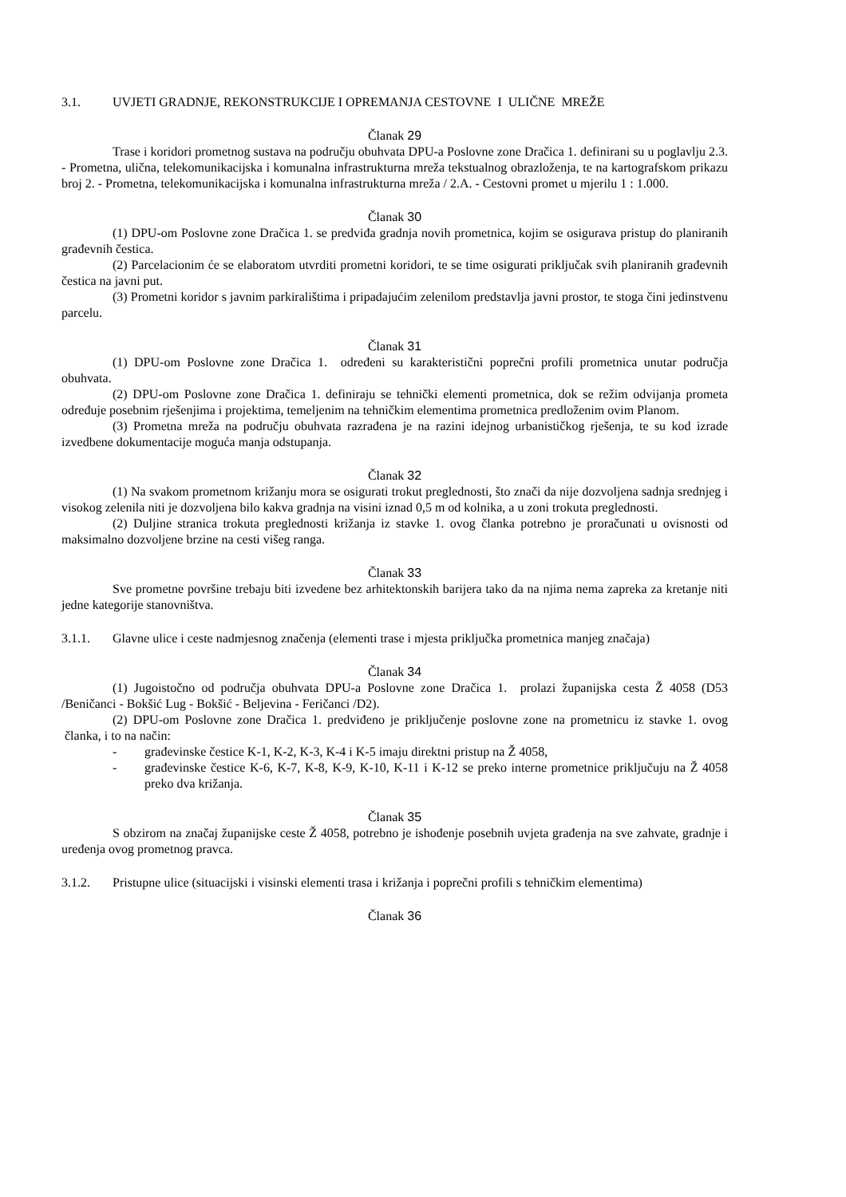3.1. UVJETI GRADNJE, REKONSTRUKCIJE I OPREMANJA CESTOVNE I ULIČNE MREŽE
Članak 29
Trase i koridori prometnog sustava na području obuhvata DPU-a Poslovne zone Dračica 1. definirani su u poglavlju 2.3. - Prometna, ulična, telekomunikacijska i komunalna infrastrukturna mreža tekstualnog obrazloženja, te na kartografskom prikazu broj 2. - Prometna, telekomunikacijska i komunalna infrastrukturna mreža / 2.A. - Cestovni promet u mjerilu 1 : 1.000.
Članak 30
(1) DPU-om Poslovne zone Dračica 1. se predviđa gradnja novih prometnica, kojim se osigurava pristup do planiranih građevnih čestica.
(2) Parcelacionim će se elaboratom utvrditi prometni koridori, te se time osigurati priključak svih planiranih građevnih čestica na javni put.
(3) Prometni koridor s javnim parkiralištima i pripadajućim zelenilom predstavlja javni prostor, te stoga čini jedinstvenu parcelu.
Članak 31
(1) DPU-om Poslovne zone Dračica 1. određeni su karakteristični poprečni profili prometnica unutar područja obuhvata.
(2) DPU-om Poslovne zone Dračica 1. definiraju se tehnički elementi prometnica, dok se režim odvijanja prometa određuje posebnim rješenjima i projektima, temeljenim na tehničkim elementima prometnica predloženim ovim Planom.
(3) Prometna mreža na području obuhvata razrađena je na razini idejnog urbanističkog rješenja, te su kod izrade izvedbene dokumentacije moguća manja odstupanja.
Članak 32
(1) Na svakom prometnom križanju mora se osigurati trokut preglednosti, što znači da nije dozvoljena sadnja srednjeg i visokog zelenila niti je dozvoljena bilo kakva gradnja na visini iznad 0,5 m od kolnika, a u zoni trokuta preglednosti.
(2) Duljine stranica trokuta preglednosti križanja iz stavke 1. ovog članka potrebno je proračunati u ovisnosti od maksimalno dozvoljene brzine na cesti višeg ranga.
Članak 33
Sve prometne površine trebaju biti izvedene bez arhitektonskih barijera tako da na njima nema zapreka za kretanje niti jedne kategorije stanovništva.
3.1.1. Glavne ulice i ceste nadmjesnog značenja (elementi trase i mjesta priključka prometnica manjeg značaja)
Članak 34
(1) Jugoistočno od područja obuhvata DPU-a Poslovne zone Dračica 1. prolazi županijska cesta Ž 4058 (D53 /Beničanci - Bokšić Lug - Bokšić - Beljevina - Feričanci /D2).
(2) DPU-om Poslovne zone Dračica 1. predviđeno je priključenje poslovne zone na prometnicu iz stavke 1. ovog članka, i to na način:
- građevinske čestice K-1, K-2, K-3, K-4 i K-5 imaju direktni pristup na Ž 4058,
- građevinske čestice K-6, K-7, K-8, K-9, K-10, K-11 i K-12 se preko interne prometnice priključuju na Ž 4058 preko dva križanja.
Članak 35
S obzirom na značaj županijske ceste Ž 4058, potrebno je ishođenje posebnih uvjeta građenja na sve zahvate, gradnje i uređenja ovog prometnog pravca.
3.1.2. Pristupne ulice (situacijski i visinski elementi trasa i križanja i poprečni profili s tehničkim elementima)
Članak 36